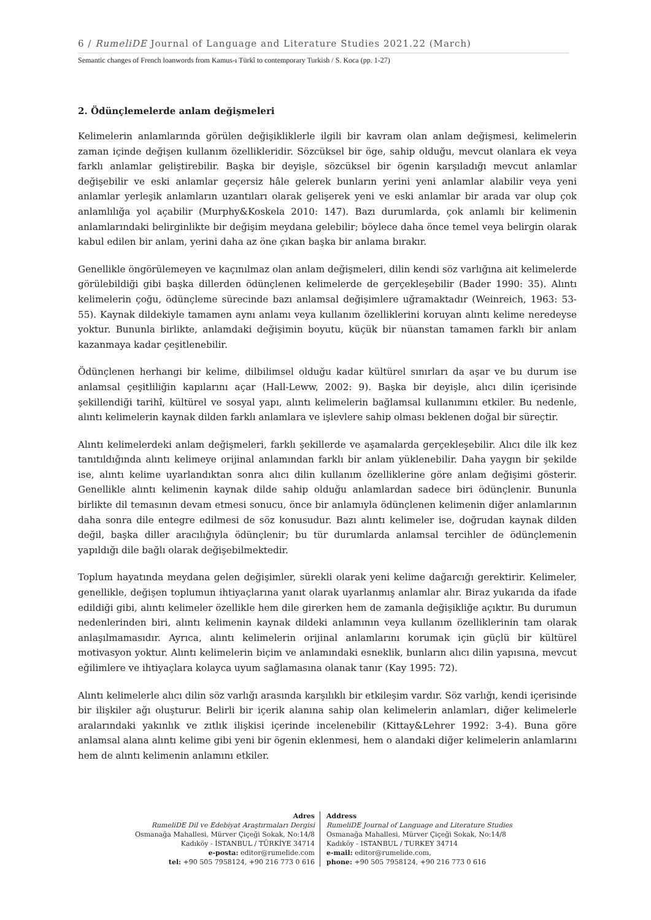6 / RumeliDE Journal of Language and Literature Studies 2021.22 (March)
Semantic changes of French loanwords from Kamus-ı Türkî to contemporary Turkish / S. Koca (pp. 1-27)
2. Ödünçlemelerde anlam değişmeleri
Kelimelerin anlamlarında görülen değişikliklerle ilgili bir kavram olan anlam değişmesi, kelimelerin zaman içinde değişen kullanım özellikleridir. Sözcüksel bir öge, sahip olduğu, mevcut olanlara ek veya farklı anlamlar geliştirebilir. Başka bir deyişle, sözcüksel bir ögenin karşıladığı mevcut anlamlar değişebilir ve eski anlamlar geçersiz hâle gelerek bunların yerini yeni anlamlar alabilir veya yeni anlamlar yerleşik anlamların uzantıları olarak gelişerek yeni ve eski anlamlar bir arada var olup çok anlamlılığa yol açabilir (Murphy&Koskela 2010: 147). Bazı durumlarda, çok anlamlı bir kelimenin anlamlarındaki belirginlikte bir değişim meydana gelebilir; böylece daha önce temel veya belirgin olarak kabul edilen bir anlam, yerini daha az öne çıkan başka bir anlama bırakır.
Genellikle öngörülemeyen ve kaçınılmaz olan anlam değişmeleri, dilin kendi söz varlığına ait kelimelerde görülebildiği gibi başka dillerden ödünçlenen kelimelerde de gerçekleşebilir (Bader 1990: 35). Alıntı kelimelerin çoğu, ödünçleme sürecinde bazı anlamsal değişimlere uğramaktadır (Weinreich, 1963: 53-55). Kaynak dildekiyle tamamen aynı anlamı veya kullanım özelliklerini koruyan alıntı kelime neredeyse yoktur. Bununla birlikte, anlamdaki değişimin boyutu, küçük bir nüanstan tamamen farklı bir anlam kazanmaya kadar çeşitlenebilir.
Ödünçlenen herhangi bir kelime, dilbilimsel olduğu kadar kültürel sınırları da aşar ve bu durum ise anlamsal çeşitliliğin kapılarını açar (Hall-Leww, 2002: 9). Başka bir deyişle, alıcı dilin içerisinde şekillendiği tarihî, kültürel ve sosyal yapı, alıntı kelimelerin bağlamsal kullanımını etkiler. Bu nedenle, alıntı kelimelerin kaynak dilden farklı anlamlara ve işlevlere sahip olması beklenen doğal bir süreçtir.
Alıntı kelimelerdeki anlam değişmeleri, farklı şekillerde ve aşamalarda gerçekleşebilir. Alıcı dile ilk kez tanıtıldığında alıntı kelimeye orijinal anlamından farklı bir anlam yüklenebilir. Daha yaygın bir şekilde ise, alıntı kelime uyarlandıktan sonra alıcı dilin kullanım özelliklerine göre anlam değişimi gösterir. Genellikle alıntı kelimenin kaynak dilde sahip olduğu anlamlardan sadece biri ödünçlenir. Bununla birlikte dil temasının devam etmesi sonucu, önce bir anlamıyla ödünçlenen kelimenin diğer anlamlarının daha sonra dile entegre edilmesi de söz konusudur. Bazı alıntı kelimeler ise, doğrudan kaynak dilden değil, başka diller aracılığıyla ödünçlenir; bu tür durumlarda anlamsal tercihler de ödünçlemenin yapıldığı dile bağlı olarak değişebilmektedir.
Toplum hayatında meydana gelen değişimler, sürekli olarak yeni kelime dağarcığı gerektirir. Kelimeler, genellikle, değişen toplumun ihtiyaçlarına yanıt olarak uyarlanmış anlamlar alır. Biraz yukarıda da ifade edildiği gibi, alıntı kelimeler özellikle hem dile girerken hem de zamanla değişikliğe açıktır. Bu durumun nedenlerinden biri, alıntı kelimenin kaynak dildeki anlamının veya kullanım özelliklerinin tam olarak anlaşılmamasıdır. Ayrıca, alıntı kelimelerin orijinal anlamlarını korumak için güçlü bir kültürel motivasyon yoktur. Alıntı kelimelerin biçim ve anlamındaki esneklik, bunların alıcı dilin yapısına, mevcut eğilimlere ve ihtiyaçlara kolayca uyum sağlamasına olanak tanır (Kay 1995: 72).
Alıntı kelimelerle alıcı dilin söz varlığı arasında karşılıklı bir etkileşim vardır. Söz varlığı, kendi içerisinde bir ilişkiler ağı oluşturur. Belirli bir içerik alanına sahip olan kelimelerin anlamları, diğer kelimelerle aralarındaki yakınlık ve zıtlık ilişkisi içerinde incelenebilir (Kittay&Lehrer 1992: 3-4). Buna göre anlamsal alana alıntı kelime gibi yeni bir ögenin eklenmesi, hem o alandaki diğer kelimelerin anlamlarını hem de alıntı kelimenin anlamını etkiler.
Adres
RumeliDE Dil ve Edebiyat Araştırmaları Dergisi
Osmanağa Mahallesi, Mürver Çiçeği Sokak, No:14/8
Kadıköy - İSTANBUL / TÜRKİYE 34714
e-posta: editor@rumelide.com
tel: +90 505 7958124, +90 216 773 0 616
Address
RumeliDE Journal of Language and Literature Studies
Osmanağa Mahallesi, Mürver Çiçeği Sokak, No:14/8
Kadıköy - ISTANBUL / TURKEY 34714
e-mail: editor@rumelide.com,
phone: +90 505 7958124, +90 216 773 0 616